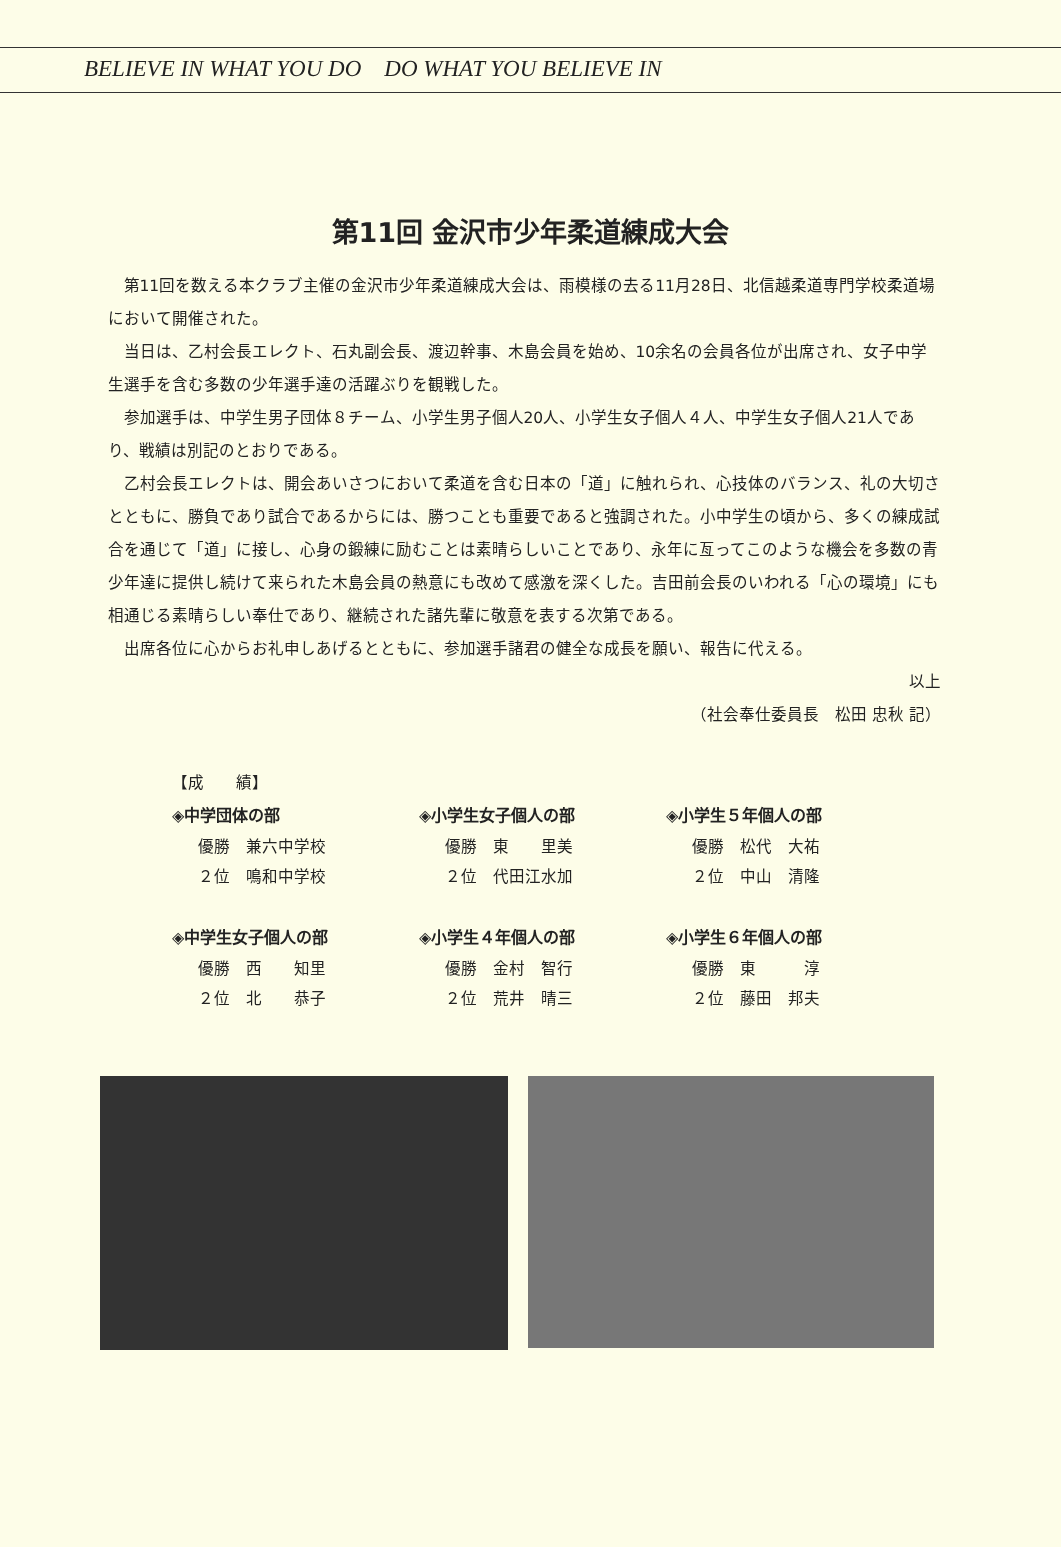BELIEVE IN WHAT YOU DO DO WHAT YOU BELIEVE IN
第11回 金沢市少年柔道練成大会
第11回を数える本クラブ主催の金沢市少年柔道練成大会は、雨模様の去る11月28日、北信越柔道専門学校柔道場において開催された。
当日は、乙村会長エレクト、石丸副会長、渡辺幹事、木島会員を始め、10余名の会員各位が出席され、女子中学生選手を含む多数の少年選手達の活躍ぶりを観戦した。
参加選手は、中学生男子団体８チーム、小学生男子個人20人、小学生女子個人４人、中学生女子個人21人であり、戦績は別記のとおりである。
乙村会長エレクトは、開会あいさつにおいて柔道を含む日本の「道」に触れられ、心技体のバランス、礼の大切さとともに、勝負であり試合であるからには、勝つことも重要であると強調された。小中学生の頃から、多くの練成試合を通じて「道」に接し、心身の鍛練に励むことは素晴らしいことであり、永年に亙ってこのような機会を多数の青少年達に提供し続けて来られた木島会員の熱意にも改めて感激を深くした。吉田前会長のいわれる「心の環境」にも相通じる素晴らしい奉仕であり、継続された諸先輩に敬意を表する次第である。
出席各位に心からお礼申しあげるとともに、参加選手諸君の健全な成長を願い、報告に代える。
以上
（社会奉仕委員長　松田 忠秋 記）
【成　　績】
◈中学団体の部
優勝　兼六中学校
２位　鳴和中学校
◈小学生女子個人の部
優勝　東　　里美
２位　代田江水加
◈小学生５年個人の部
優勝　松代　大祐
２位　中山　清隆
◈中学生女子個人の部
優勝　西　　知里
２位　北　　恭子
◈小学生４年個人の部
優勝　金村　智行
２位　荒井　晴三
◈小学生６年個人の部
優勝　東　　　淳
２位　藤田　邦夫